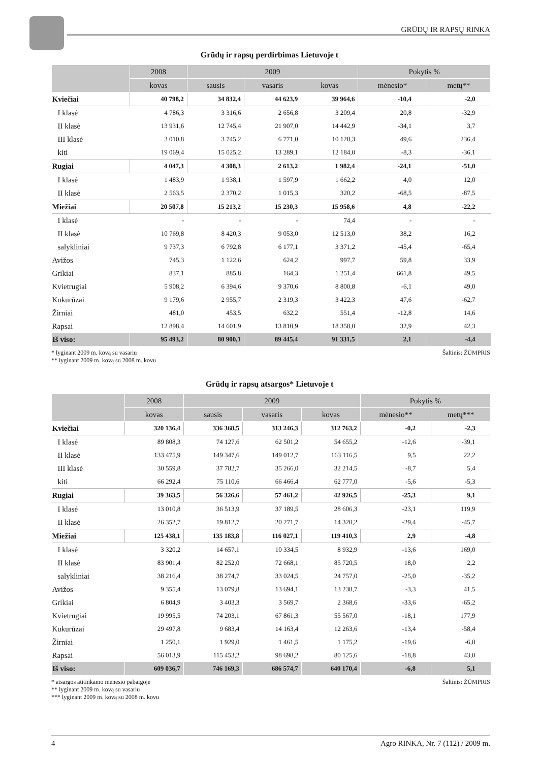GRŪDŲ IR RAPSŲ RINKA
Grūdų ir rapsų perdirbimas Lietuvoje t
| | 2008 | 2009 | | | Pokytis % | |
| --- | --- | --- | --- | --- | --- | --- |
| | kovas | sausis | vasaris | kovas | mėnesio* | metų** |
| Kviečiai | 40 798,2 | 34 832,4 | 44 623,9 | 39 964,6 | -10,4 | -2,0 |
| I klasė | 4 786,3 | 3 316,6 | 2 656,8 | 3 209,4 | 20,8 | -32,9 |
| II klasė | 13 931,6 | 12 745,4 | 21 907,0 | 14 442,9 | -34,1 | 3,7 |
| III klasė | 3 010,8 | 3 745,2 | 6 771,0 | 10 128,3 | 49,6 | 236,4 |
| kiti | 19 069,4 | 15 025,2 | 13 289,1 | 12 184,0 | -8,3 | -36,1 |
| Rugiai | 4 047,3 | 4 308,3 | 2 613,2 | 1 982,4 | -24,1 | -51,0 |
| I klasė | 1 483,9 | 1 938,1 | 1 597,9 | 1 662,2 | 4,0 | 12,0 |
| II klasė | 2 563,5 | 2 370,2 | 1 015,3 | 320,2 | -68,5 | -87,5 |
| Miežiai | 20 507,8 | 15 213,2 | 15 230,3 | 15 958,6 | 4,8 | -22,2 |
| I klasė | - | - | - | 74,4 | - | - |
| II klasė | 10 769,8 | 8 420,3 | 9 053,0 | 12 513,0 | 38,2 | 16,2 |
| salykliniai | 9 737,3 | 6 792,8 | 6 177,1 | 3 371,2 | -45,4 | -65,4 |
| Avižos | 745,3 | 1 122,6 | 624,2 | 997,7 | 59,8 | 33,9 |
| Grikiai | 837,1 | 885,8 | 164,3 | 1 251,4 | 661,8 | 49,5 |
| Kvietrugiai | 5 908,2 | 6 394,6 | 9 370,6 | 8 800,8 | -6,1 | 49,0 |
| Kukurūzai | 9 179,6 | 2 955,7 | 2 319,3 | 3 422,3 | 47,6 | -62,7 |
| Žirniai | 481,0 | 453,5 | 632,2 | 551,4 | -12,8 | 14,6 |
| Rapsai | 12 898,4 | 14 601,9 | 13 810,9 | 18 358,0 | 32,9 | 42,3 |
| Iš viso: | 95 493,2 | 80 900,1 | 89 445,4 | 91 331,5 | 2,1 | -4,4 |
* lyginant 2009 m. kovą su vasariu
** lyginant 2009 m. kovą su 2008 m. kovu
Šaltinis: ŽŪMPRIS
Grūdų ir rapsų atsargos* Lietuvoje t
| | 2008 | 2009 | | | Pokytis % | |
| --- | --- | --- | --- | --- | --- | --- |
| | kovas | sausis | vasaris | kovas | mėnesio** | metų*** |
| Kviečiai | 320 136,4 | 336 368,5 | 313 246,3 | 312 763,2 | -0,2 | -2,3 |
| I klasė | 89 808,3 | 74 127,6 | 62 501,2 | 54 655,2 | -12,6 | -39,1 |
| II klasė | 133 475,9 | 149 347,6 | 149 012,7 | 163 116,5 | 9,5 | 22,2 |
| III klasė | 30 559,8 | 37 782,7 | 35 266,0 | 32 214,5 | -8,7 | 5,4 |
| kiti | 66 292,4 | 75 110,6 | 66 466,4 | 62 777,0 | -5,6 | -5,3 |
| Rugiai | 39 363,5 | 56 326,6 | 57 461,2 | 42 926,5 | -25,3 | 9,1 |
| I klasė | 13 010,8 | 36 513,9 | 37 189,5 | 28 606,3 | -23,1 | 119,9 |
| II klasė | 26 352,7 | 19 812,7 | 20 271,7 | 14 320,2 | -29,4 | -45,7 |
| Miežiai | 125 438,1 | 135 183,8 | 116 027,1 | 119 410,3 | 2,9 | -4,8 |
| I klasė | 3 320,2 | 14 657,1 | 10 334,5 | 8 932,9 | -13,6 | 169,0 |
| II klasė | 83 901,4 | 82 252,0 | 72 668,1 | 85 720,5 | 18,0 | 2,2 |
| salykliniai | 38 216,4 | 38 274,7 | 33 024,5 | 24 757,0 | -25,0 | -35,2 |
| Avižos | 9 355,4 | 13 079,8 | 13 694,1 | 13 238,7 | -3,3 | 41,5 |
| Grikiai | 6 804,9 | 3 403,3 | 3 569,7 | 2 368,6 | -33,6 | -65,2 |
| Kvietrugiai | 19 995,5 | 74 203,1 | 67 861,3 | 55 567,0 | -18,1 | 177,9 |
| Kukurūzai | 29 497,8 | 9 683,4 | 14 163,4 | 12 263,6 | -13,4 | -58,4 |
| Žirniai | 1 250,1 | 1 929,0 | 1 461,5 | 1 175,2 | -19,6 | -6,0 |
| Rapsai | 56 013,9 | 115 453,2 | 98 698,2 | 80 125,6 | -18,8 | 43,0 |
| Iš viso: | 609 036,7 | 746 169,3 | 686 574,7 | 640 170,4 | -6,8 | 5,1 |
* atsargos atitinkamo mėnesio pabaigoje
** lyginant 2009 m. kovą su vasariu
*** lyginant 2009 m. kovą su 2008 m. kovu
Šaltinis: ŽŪMPRIS
4 Agro RINKA, Nr. 7 (112) / 2009 m.